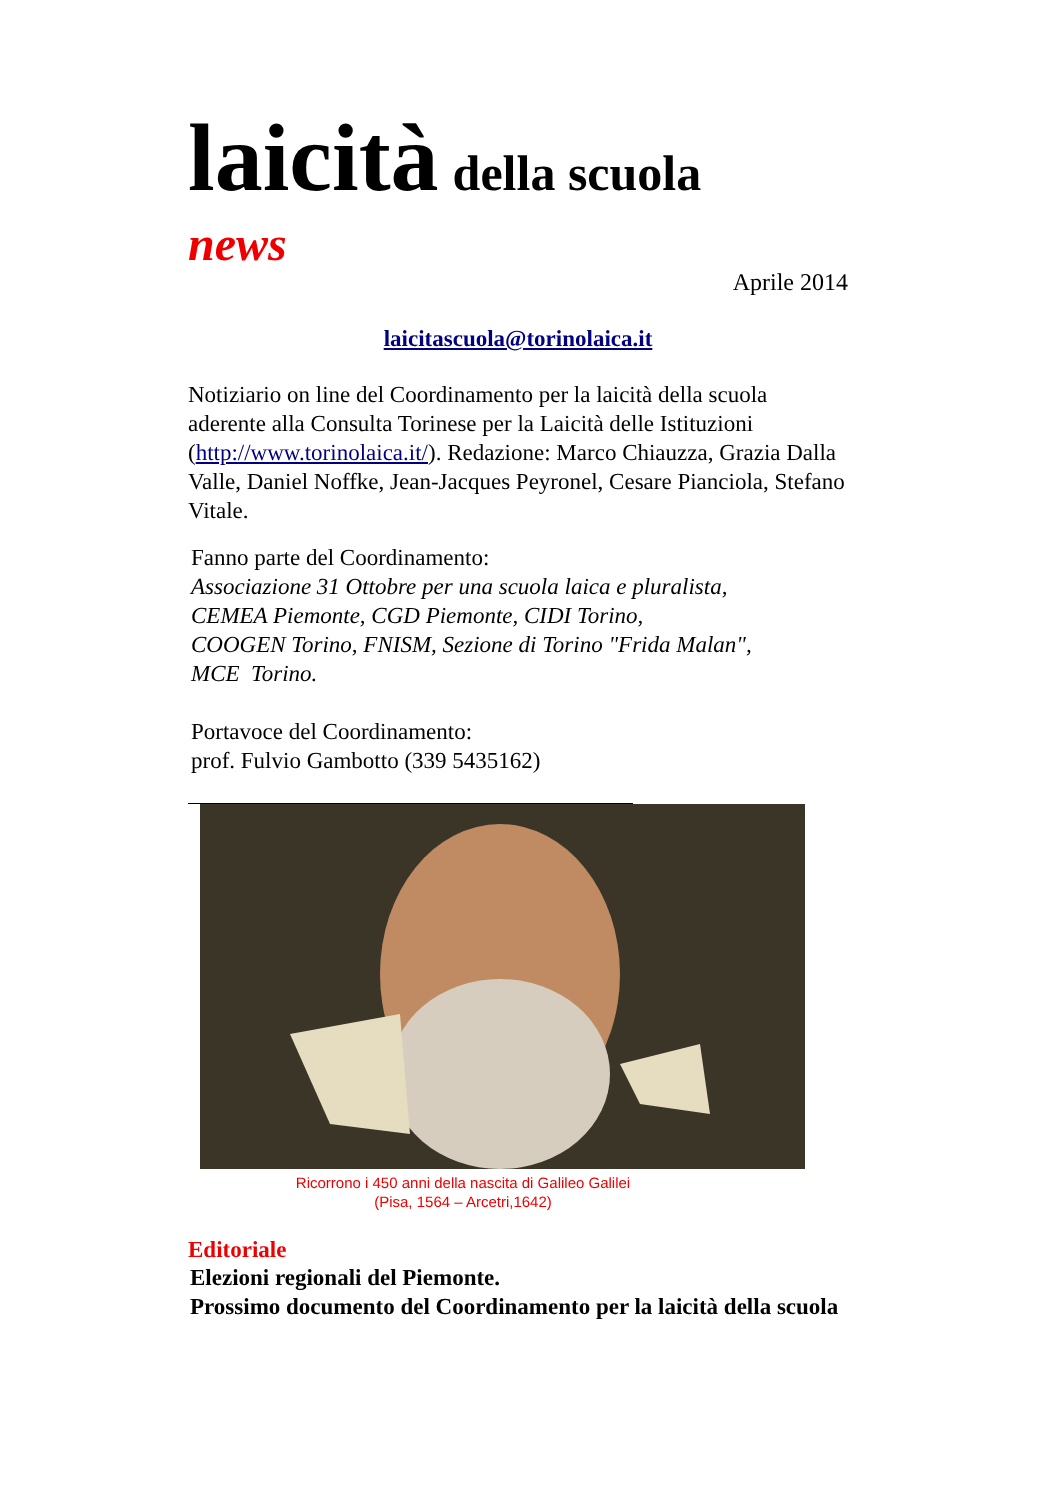laicità della scuola
news
Aprile 2014
laicitascuola@torinolaica.it
Notiziario on line del Coordinamento per la laicità della scuola aderente alla Consulta Torinese per la Laicità delle Istituzioni (http://www.torinolaica.it/). Redazione: Marco Chiauzza, Grazia Dalla Valle, Daniel Noffke, Jean-Jacques Peyronel, Cesare Pianciola, Stefano Vitale.
Fanno parte del Coordinamento:
Associazione 31 Ottobre per una scuola laica e pluralista,
CEMEA Piemonte, CGD Piemonte, CIDI Torino,
COOGEN Torino, FNISM, Sezione di Torino "Frida Malan",
MCE Torino.
Portavoce del Coordinamento:
prof. Fulvio Gambotto (339 5435162)
Ricorrono i 450 anni della nascita di Galileo Galilei
(Pisa, 1564 – Arcetri,1642)
Editoriale
Elezioni regionali del Piemonte.
Prossimo documento del Coordinamento per la laicità della scuola